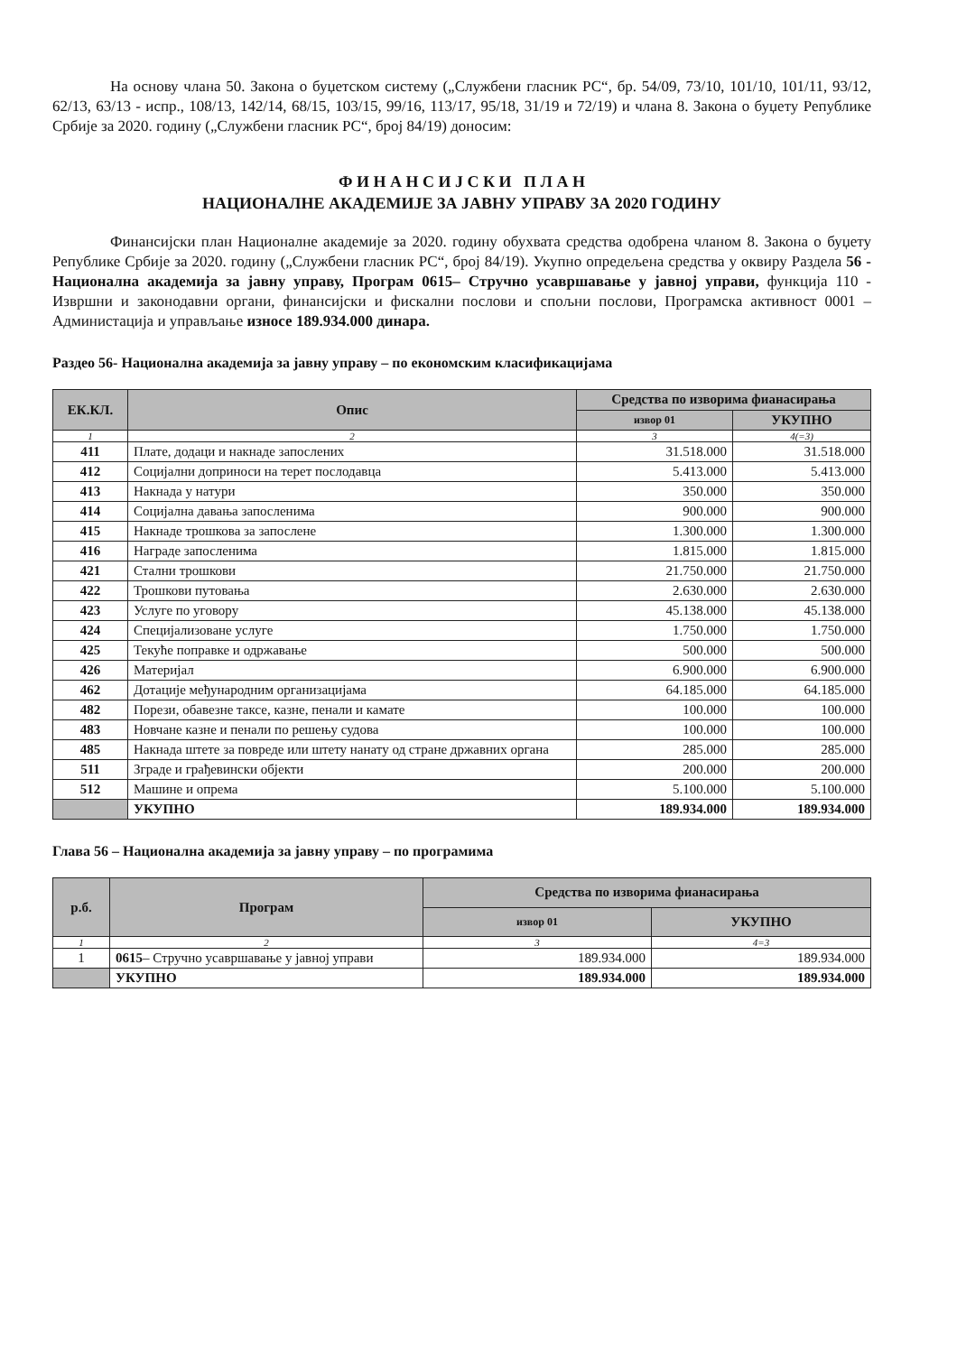На основу члана 50. Закона о буџетском систему („Службени гласник РС“, бр. 54/09, 73/10, 101/10, 101/11, 93/12, 62/13, 63/13 - испр., 108/13, 142/14, 68/15, 103/15, 99/16, 113/17, 95/18, 31/19 и 72/19) и члана 8. Закона о буџету Републике Србије за 2020. годину („Службени гласник РС“, број 84/19) доносим:
Ф И Н А Н С И Ј С К И П Л А Н
НАЦИОНАЛНЕ АКАДЕМИЈЕ ЗА ЈАВНУ УПРАВУ ЗА 2020 ГОДИНУ
Финансијски план Националне академије за 2020. годину обухвата средства одобрена чланом 8. Закона о буџету Републике Србије за 2020. годину („Службени гласник РС“, број 84/19). Укупно опредељена средства у оквиру Раздела 56 - Национална академија за јавну управу, Програм 0615– Стручно усавршавање у јавној управи, функција 110 - Извршни и законодавни органи, финансијски и фискални послови и спољни послови, Програмска активност 0001 – Администација и управљање износе 189.934.000 динара.
Раздео 56- Национална академија за јавну управу – по економским класификацијама
| ЕК.КЛ. | Опис | Средства по изворима фианасирања | |
| --- | --- | --- | --- |
| | | извор 01 | УКУПНО |
| 1 | 2 | 3 | 4(=3) |
| 411 | Плате, додаци и накнаде запослених | 31.518.000 | 31.518.000 |
| 412 | Социјални доприноси на терет послодавца | 5.413.000 | 5.413.000 |
| 413 | Накнада у натури | 350.000 | 350.000 |
| 414 | Социјална давања запосленима | 900.000 | 900.000 |
| 415 | Накнаде трошкова за запослене | 1.300.000 | 1.300.000 |
| 416 | Награде запосленима | 1.815.000 | 1.815.000 |
| 421 | Стални трошкови | 21.750.000 | 21.750.000 |
| 422 | Трошкови путовања | 2.630.000 | 2.630.000 |
| 423 | Услуге по уговору | 45.138.000 | 45.138.000 |
| 424 | Специјализоване услуге | 1.750.000 | 1.750.000 |
| 425 | Текуће поправке и одржавање | 500.000 | 500.000 |
| 426 | Материјал | 6.900.000 | 6.900.000 |
| 462 | Дотације међународним организацијама | 64.185.000 | 64.185.000 |
| 482 | Порези, обавезне таксе, казне, пенали и камате | 100.000 | 100.000 |
| 483 | Новчане казне и пенали по решењу судова | 100.000 | 100.000 |
| 485 | Накнада штете за повреде или штету нанату од стране државних органа | 285.000 | 285.000 |
| 511 | Зграде и грађевински објекти | 200.000 | 200.000 |
| 512 | Машине и опрема | 5.100.000 | 5.100.000 |
| | УКУПНО | 189.934.000 | 189.934.000 |
Глава 56 – Национална академија за јавну управу – по програмима
| р.б. | Програм | Средства по изворима фианасирања | |
| --- | --- | --- | --- |
| | | извор 01 | УКУПНО |
| 1 | 2 | 3 | 4=3 |
| 1 | 0615 – Стручно усавршавање у јавној управи | 189.934.000 | 189.934.000 |
| | УКУПНО | 189.934.000 | 189.934.000 |